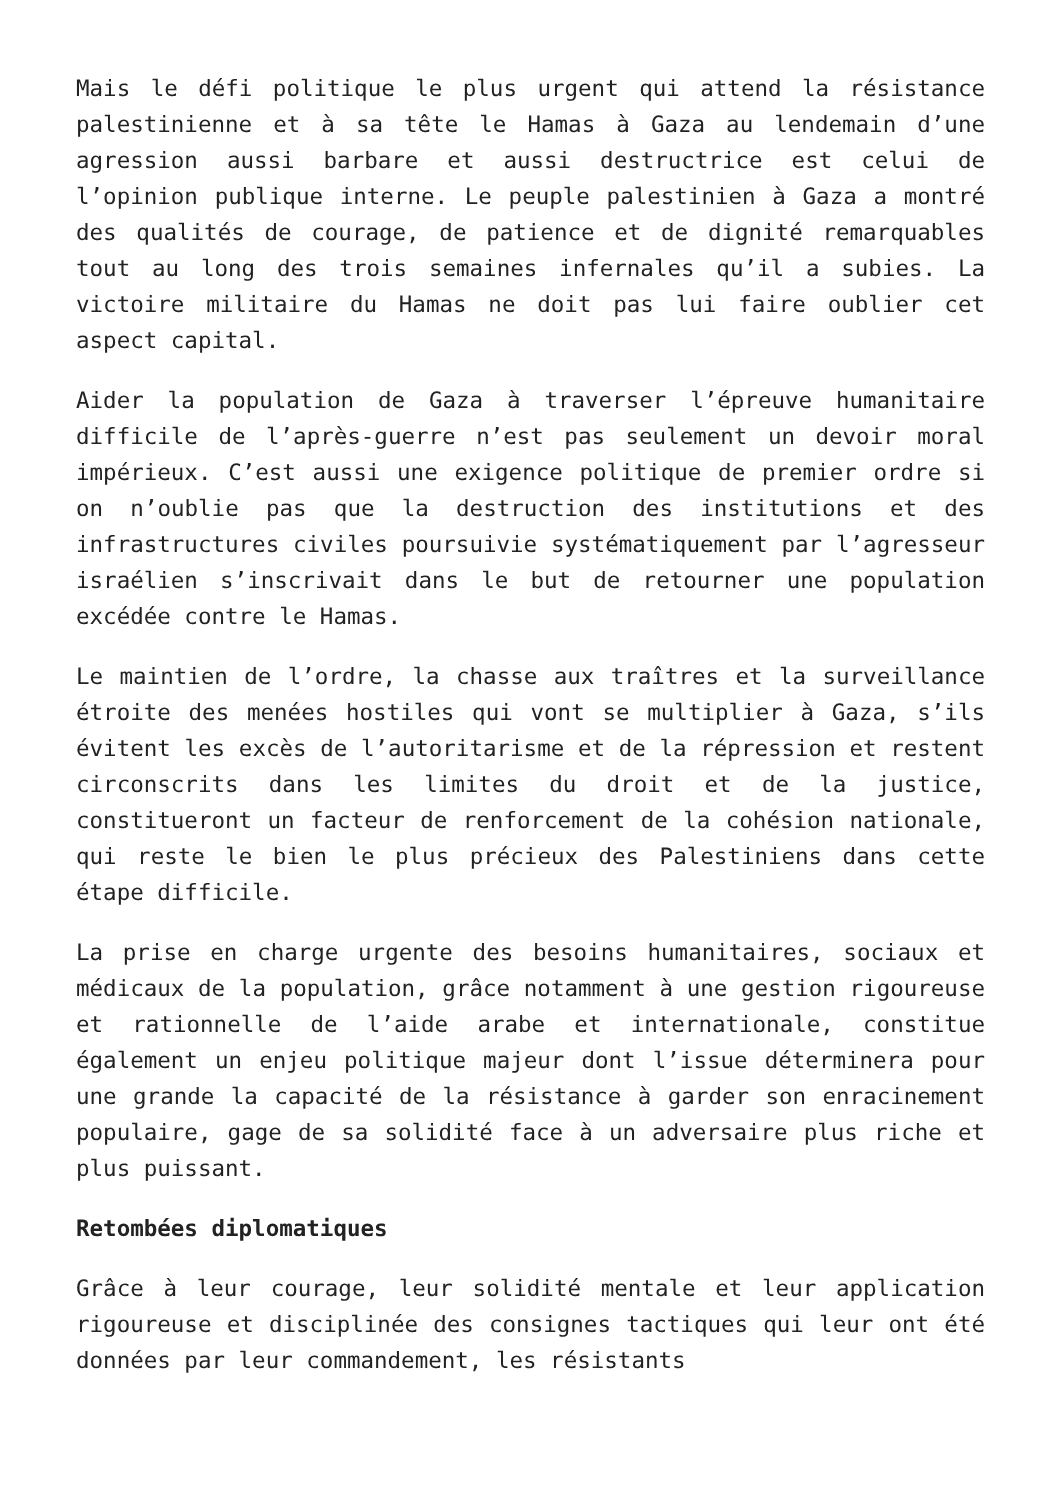Mais le défi politique le plus urgent qui attend la résistance palestinienne et à sa tête le Hamas à Gaza au lendemain d’une agression aussi barbare et aussi destructrice est celui de l’opinion publique interne. Le peuple palestinien à Gaza a montré des qualités de courage, de patience et de dignité remarquables tout au long des trois semaines infernales qu’il a subies. La victoire militaire du Hamas ne doit pas lui faire oublier cet aspect capital.
Aider la population de Gaza à traverser l’épreuve humanitaire difficile de l’après-guerre n’est pas seulement un devoir moral impérieux. C’est aussi une exigence politique de premier ordre si on n’oublie pas que la destruction des institutions et des infrastructures civiles poursuivie systématiquement par l’agresseur israélien s’inscrivait dans le but de retourner une population excédée contre le Hamas.
Le maintien de l’ordre, la chasse aux traîtres et la surveillance étroite des menées hostiles qui vont se multiplier à Gaza, s’ils évitent les excès de l’autoritarisme et de la répression et restent circonscrits dans les limites du droit et de la justice, constitueront un facteur de renforcement de la cohésion nationale, qui reste le bien le plus précieux des Palestiniens dans cette étape difficile.
La prise en charge urgente des besoins humanitaires, sociaux et médicaux de la population, grâce notamment à une gestion rigoureuse et rationnelle de l’aide arabe et internationale, constitue également un enjeu politique majeur dont l’issue déterminera pour une grande la capacité de la résistance à garder son enracinement populaire, gage de sa solidité face à un adversaire plus riche et plus puissant.
Retombées diplomatiques
Grâce à leur courage, leur solidité mentale et leur application rigoureuse et disciplinée des consignes tactiques qui leur ont été données par leur commandement, les résistants